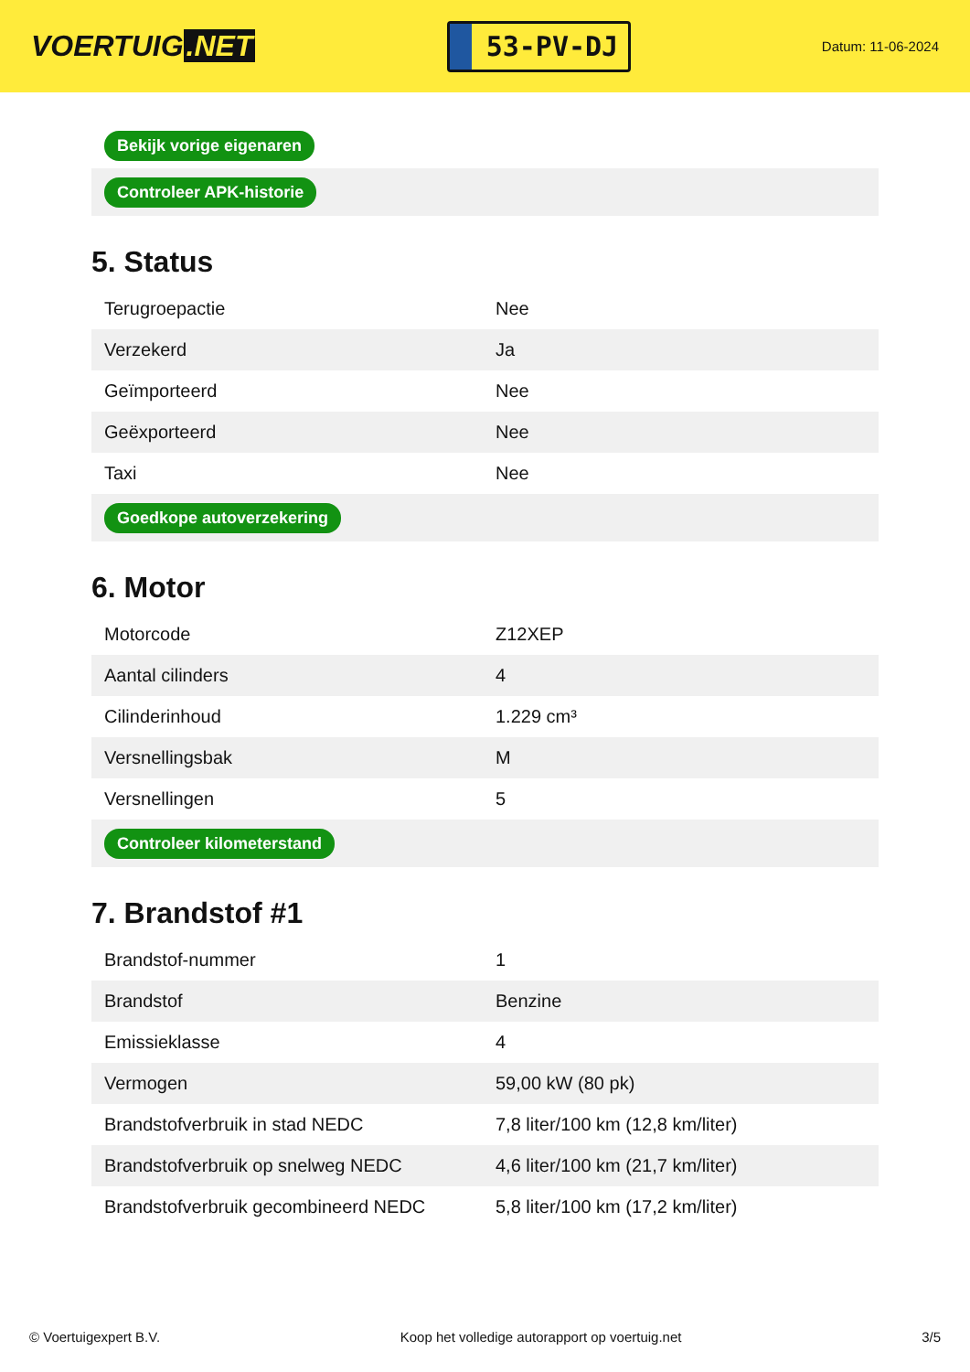VOERTUIG.NET
53-PV-DJ
Datum: 11-06-2024
| Bekijk vorige eigenaren |
| Controleer APK-historie |
5. Status
| Terugroepactie | Nee |
| Verzekerd | Ja |
| Geïmporteerd | Nee |
| Geëxporteerd | Nee |
| Taxi | Nee |
| Goedkope autoverzekering | |
6. Motor
| Motorcode | Z12XEP |
| Aantal cilinders | 4 |
| Cilinderinhoud | 1.229 cm³ |
| Versnellingsbak | M |
| Versnellingen | 5 |
| Controleer kilometerstand | |
7. Brandstof #1
| Brandstof-nummer | 1 |
| Brandstof | Benzine |
| Emissieklasse | 4 |
| Vermogen | 59,00 kW (80 pk) |
| Brandstofverbruik in stad NEDC | 7,8 liter/100 km (12,8 km/liter) |
| Brandstofverbruik op snelweg NEDC | 4,6 liter/100 km (21,7 km/liter) |
| Brandstofverbruik gecombineerd NEDC | 5,8 liter/100 km (17,2 km/liter) |
© Voertuigexpert B.V. Koop het volledige autorapport op voertuig.net 3/5